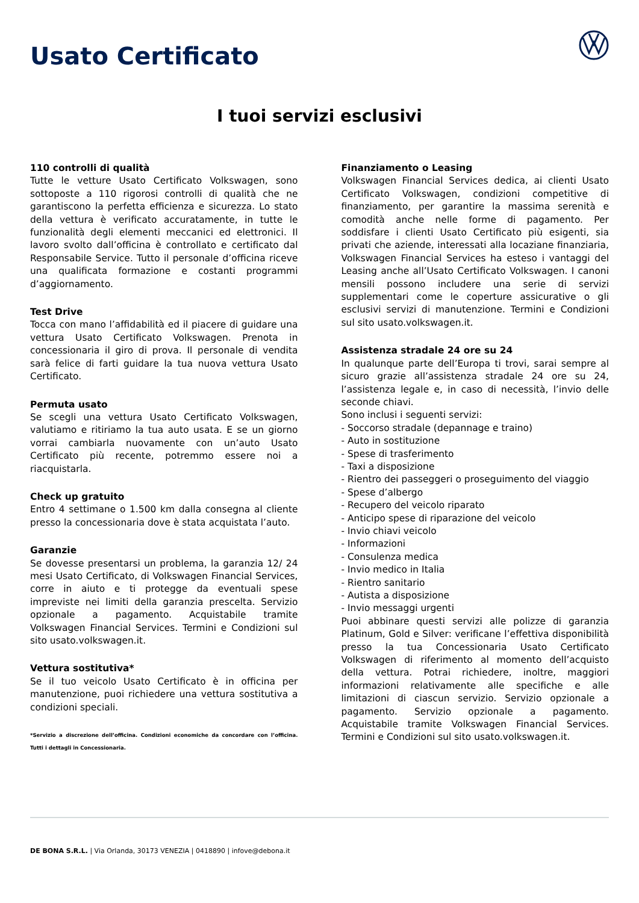Usato Certificato
I tuoi servizi esclusivi
110 controlli di qualità
Tutte le vetture Usato Certificato Volkswagen, sono sottoposte a 110 rigorosi controlli di qualità che ne garantiscono la perfetta efficienza e sicurezza. Lo stato della vettura è verificato accuratamente, in tutte le funzionalità degli elementi meccanici ed elettronici. Il lavoro svolto dall’officina è controllato e certificato dal Responsabile Service. Tutto il personale d’officina riceve una qualificata formazione e costanti programmi d’aggiornamento.
Test Drive
Tocca con mano l’affidabilità ed il piacere di guidare una vettura Usato Certificato Volkswagen. Prenota in concessionaria il giro di prova. Il personale di vendita sarà felice di farti guidare la tua nuova vettura Usato Certificato.
Permuta usato
Se scegli una vettura Usato Certificato Volkswagen, valutiamo e ritiriamo la tua auto usata. E se un giorno vorrai cambiarla nuovamente con un’auto Usato Certificato più recente, potremmo essere noi a riacquistarla.
Check up gratuito
Entro 4 settimane o 1.500 km dalla consegna al cliente presso la concessionaria dove è stata acquistata l’auto.
Garanzie
Se dovesse presentarsi un problema, la garanzia 12/ 24 mesi Usato Certificato, di Volkswagen Financial Services, corre in aiuto e ti protegge da eventuali spese impreviste nei limiti della garanzia prescelta. Servizio opzionale a pagamento. Acquistabile tramite Volkswagen Financial Services. Termini e Condizioni sul sito usato.volkswagen.it.
Vettura sostitutiva*
Se il tuo veicolo Usato Certificato è in officina per manutenzione, puoi richiedere una vettura sostitutiva a condizioni speciali.
*Servizio a discrezione dell’officina. Condizioni economiche da concordare con l’officina. Tutti i dettagli in Concessionaria.
Finanziamento o Leasing
Volkswagen Financial Services dedica, ai clienti Usato Certificato Volkswagen, condizioni competitive di finanziamento, per garantire la massima serenità e comodità anche nelle forme di pagamento. Per soddisfare i clienti Usato Certificato più esigenti, sia privati che aziende, interessati alla locaziane finanziaria, Volkswagen Financial Services ha esteso i vantaggi del Leasing anche all’Usato Certificato Volkswagen. I canoni mensili possono includere una serie di servizi supplementari come le coperture assicurative o gli esclusivi servizi di manutenzione. Termini e Condizioni sul sito usato.volkswagen.it.
Assistenza stradale 24 ore su 24
In qualunque parte dell’Europa ti trovi, sarai sempre al sicuro grazie all’assistenza stradale 24 ore su 24, l’assistenza legale e, in caso di necessità, l’invio delle seconde chiavi.
Sono inclusi i seguenti servizi:
- Soccorso stradale (depannage e traino)
- Auto in sostituzione
- Spese di trasferimento
- Taxi a disposizione
- Rientro dei passeggeri o proseguimento del viaggio
- Spese d’albergo
- Recupero del veicolo riparato
- Anticipo spese di riparazione del veicolo
- Invio chiavi veicolo
- Informazioni
- Consulenza medica
- Invio medico in Italia
- Rientro sanitario
- Autista a disposizione
- Invio messaggi urgenti
Puoi abbinare questi servizi alle polizze di garanzia Platinum, Gold e Silver: verificane l’effettiva disponibilità presso la tua Concessionaria Usato Certificato Volkswagen di riferimento al momento dell’acquisto della vettura. Potrai richiedere, inoltre, maggiori informazioni relativamente alle specifiche e alle limitazioni di ciascun servizio. Servizio opzionale a pagamento. Servizio opzionale a pagamento. Acquistabile tramite Volkswagen Financial Services. Termini e Condizioni sul sito usato.volkswagen.it.
DE BONA S.R.L. | Via Orlanda, 30173 VENEZIA | 0418890 | infove@debona.it